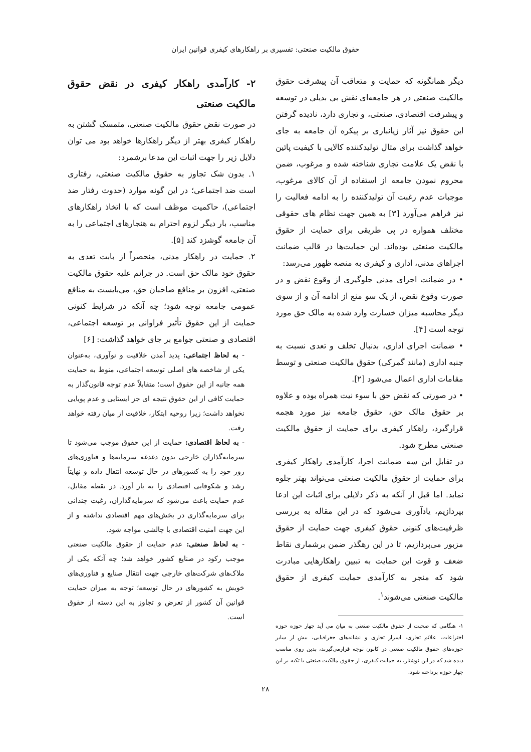حقوق مالکیت صنعتی: تفسیری بر راهکارهای کیفری قوانین ایران
دیگر همانگونه که حمایت و متعاقب آن پیشرفت حقوق مالکیت صنعتی در هر جامعه‌ای نقش بی بدیلی در توسعه و پیشرفت اقتصادی، صنعتی، و تجاری دارد، نادیده گرفتن این حقوق نیز آثار زیانباری بر پیکره آن جامعه به جای خواهد گذاشت برای مثال تولیدکننده کالایی با کیفیت پائین با نقض یک علامت تجاری شناخته شده و مرغوب، ضمن محروم نمودن جامعه از استفاده از آن کالای مرغوب، موجبات عدم رغبت آن تولیدکننده را به ادامه فعالیت را نیز فراهم می‌آورد [۳] به همین جهت نظام های حقوقی مختلف همواره در پی طریقی برای حمایت از حقوق مالکیت صنعتی بوده‌اند. این حمایت‌ها در قالب ضمانت اجراهای مدنی، اداری و کیفری به منصه ظهور می‌رسد:
• در ضمانت اجرای مدنی جلوگیری از وقوع نقض و در صورت وقوع نقض، از یک سو منع از ادامه آن و از سوی دیگر محاسبه میزان خسارت وارد شده به مالک حق مورد توجه است [۴].
• ضمانت اجرای اداری، بدنبال تخلف و تعدی نسبت به جنبه اداری (مانند گمرکی) حقوق مالکیت صنعتی و توسط مقامات اداری اعمال می‌شود [۲].
• در صورتی که نقض حق با سوء نیت همراه بوده و علاوه بر حقوق مالک حق، حقوق جامعه نیز مورد هجمه قرارگیرد، راهکار کیفری برای حمایت از حقوق مالکیت صنعتی مطرح شود.
در تقابل این سه ضمانت اجرا، کارآمدی راهکار کیفری برای حمایت از حقوق مالکیت صنعتی می‌تواند بهتر جلوه نماید. اما قبل از آنکه به ذکر دلایلی برای اثبات این ادعا بپردازیم، یادآوری می‌شود که در این مقاله به بررسی ظرفیت‌های کنونی حقوق کیفری جهت حمایت از حقوق مزبور می‌پردازیم، تا در این رهگذر ضمن برشماری نقاط ضعف و قوت این حمایت به تبیین راهکارهایی مبادرت شود که منجر به کارآمدی حمایت کیفری از حقوق مالکیت صنعتی می‌شوند<sup>۱</sup>.
۱- هنگامی که صحبت از حقوق مالکیت صنعتی به میان می آید چهار حوزه حوزه اختراعات، علائم تجاری، اسرار تجاری و نشانه‌های جغرافیایی، بیش از سایر حوزه‌های حقوق مالکیت صنعتی در کانون توجه قرارمی‌گیرند، بدین روی مناسب دیده شد که در این نوشتار، به حمایت کیفری، از حقوق مالکیت صنعتی با تکیه بر این چهار حوزه پرداخته شود.
۲- کارآمدی راهکار کیفری در نقض حقوق مالکیت صنعتی
در صورت نقض حقوق مالکیت صنعتی، متمسک گشتن به راهکار کیفری بهتر از دیگر راهکارها خواهد بود می توان دلایل زیر را جهت اثبات این مدعا برشمرد:
۱. بدون شک تجاوز به حقوق مالکیت صنعتی، رفتاری است ضد اجتماعی؛ در این گونه موارد (حدوث رفتار ضد اجتماعی)، حاکمیت موظف است که با اتخاذ راهکارهای مناسب، بار دیگر لزوم احترام به هنجارهای اجتماعی را به آن جامعه گوشزد کند [۵].
۲. حمایت در راهکار مدنی، منحصراً از بابت تعدی به حقوق خود مالک حق است. در جرائم علیه حقوق مالکیت صنعتی، افزون بر منافع صاحبان حق، می‌بایست به منافع عمومی جامعه توجه شود؛ چه آنکه در شرایط کنونی حمایت از این حقوق تأثیر فراوانی بر توسعه اجتماعی، اقتصادی و صنعتی جوامع بر جای خواهد گذاشت: [۶]
- به لحاظ اجتماعی: پدید آمدن خلاقیت و نوآوری، به‌عنوان یکی از شاخصه های اصلی توسعه اجتماعی، منوط به حمایت همه جانبه از این حقوق است؛ متقابلاً عدم توجه قانون‌گذار به حمایت کافی از این حقوق نتیجه ای جز ایستایی و عدم پویایی نخواهد داشت؛ زیرا روحیه ابتکار، خلاقیت از میان رفته خواهد رفت.
- به لحاظ اقتصادی: حمایت از این حقوق موجب می‌شود تا سرمایه‌گذاران خارجی بدون دغدغه سرمایه‌ها و فناوری‌های روز خود را به کشورهای در حال توسعه انتقال داده و نهایتاً رشد و شکوفایی اقتصادی را به بار آورد. در نقطه مقابل، عدم حمایت باعث می‌شود که سرمایه‌گذاران، رغبت چندانی برای سرمایه‌گذاری در بخش‌های مهم اقتصادی نداشته و از این جهت امنیت اقتصادی با چالشی مواجه شود.
- به لحاظ صنعتی: عدم حمایت از حقوق مالکیت صنعتی موجب رکود در صنایع کشور خواهد شد؛ چه آنکه یکی از ملاک‌های شرکت‌های خارجی جهت انتقال صنایع و فناوری‌های خویش به کشورهای در حال توسعه؛ توجه به میزان حمایت قوانین آن کشور از تعرض و تجاوز به این دسته از حقوق است.
۲۸